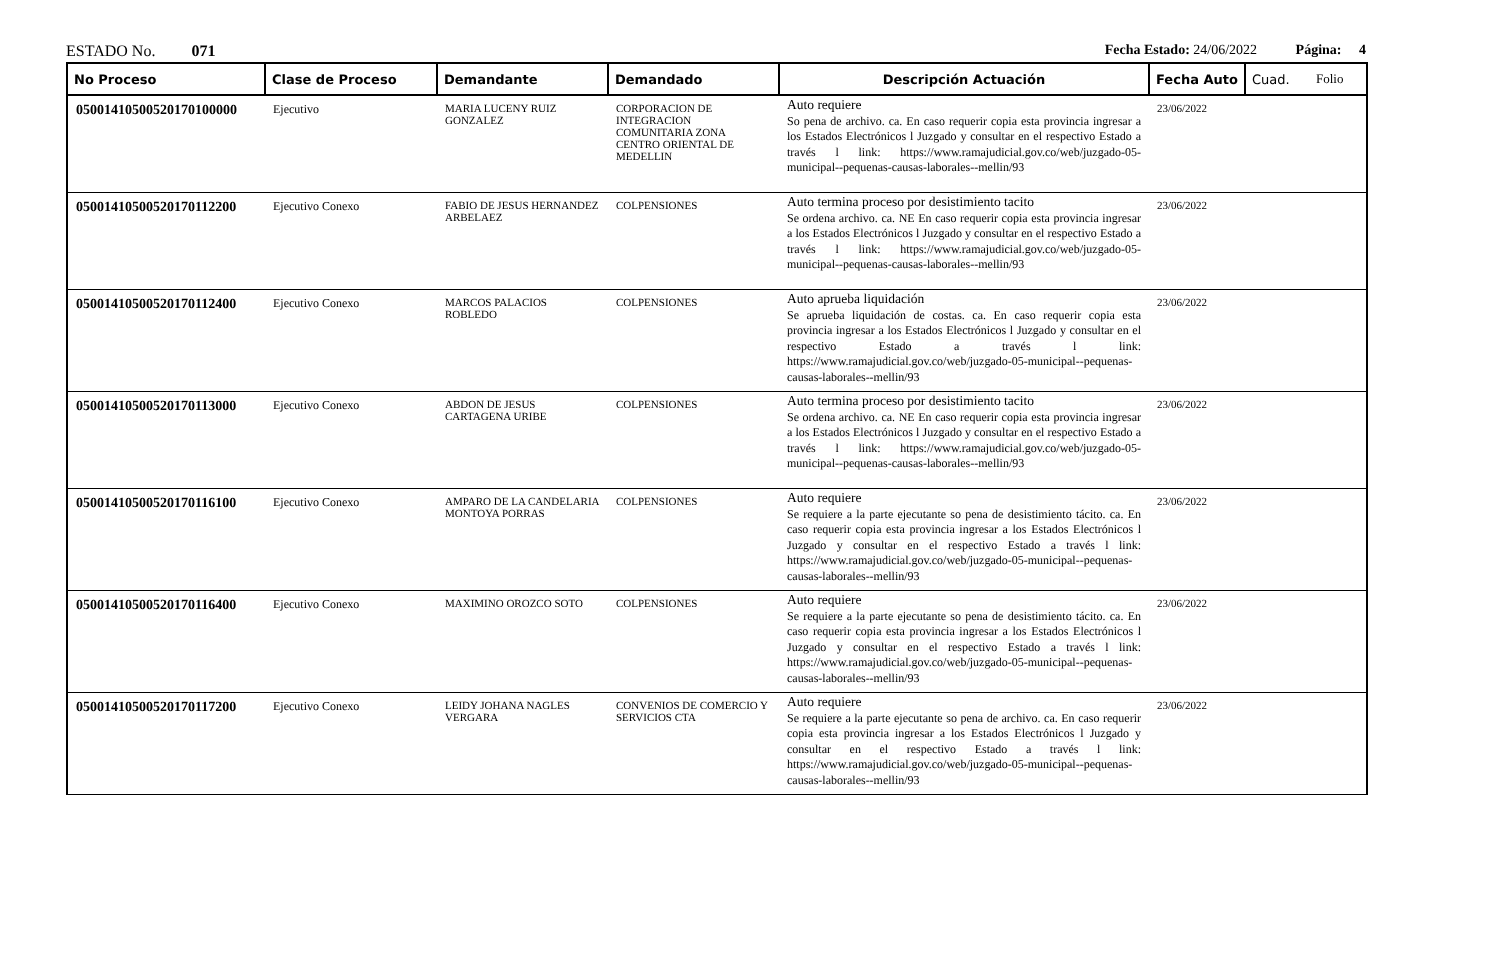ESTADO No. 071 Fecha Estado: 24/06/2022 Página: 4
| No Proceso | Clase de Proceso | Demandante | Demandado | Descripción Actuación | Fecha Auto | Cuad. | Folio |
| --- | --- | --- | --- | --- | --- | --- | --- |
| 05001410500520170100000 | Ejecutivo | MARIA LUCENY RUIZ GONZALEZ | CORPORACION DE INTEGRACION COMUNITARIA ZONA CENTRO ORIENTAL DE MEDELLIN | Auto requiere So pena de archivo. ca. En caso requerir copia esta provincia ingresar a los Estados Electrónicos l Juzgado y consultar en el respectivo Estado a través l link: https://www.ramajudicial.gov.co/web/juzgado-05-municipal--pequenas-causas-laborales--mellin/93 | 23/06/2022 | | |
| 05001410500520170112200 | Ejecutivo Conexo | FABIO DE JESUS HERNANDEZ ARBELAEZ | COLPENSIONES | Auto termina proceso por desistimiento tacito Se ordena archivo. ca. NE En caso requerir copia esta provincia ingresar a los Estados Electrónicos l Juzgado y consultar en el respectivo Estado a través l link: https://www.ramajudicial.gov.co/web/juzgado-05-municipal--pequenas-causas-laborales--mellin/93 | 23/06/2022 | | |
| 05001410500520170112400 | Ejecutivo Conexo | MARCOS PALACIOS ROBLEDO | COLPENSIONES | Auto aprueba liquidación Se aprueba liquidación de costas. ca. En caso requerir copia esta provincia ingresar a los Estados Electrónicos l Juzgado y consultar en el respectivo Estado a través l link: https://www.ramajudicial.gov.co/web/juzgado-05-municipal--pequenas-causas-laborales--mellin/93 | 23/06/2022 | | |
| 05001410500520170113000 | Ejecutivo Conexo | ABDON DE JESUS CARTAGENA URIBE | COLPENSIONES | Auto termina proceso por desistimiento tacito Se ordena archivo. ca. NE En caso requerir copia esta provincia ingresar a los Estados Electrónicos l Juzgado y consultar en el respectivo Estado a través l link: https://www.ramajudicial.gov.co/web/juzgado-05-municipal--pequenas-causas-laborales--mellin/93 | 23/06/2022 | | |
| 05001410500520170116100 | Ejecutivo Conexo | AMPARO DE LA CANDELARIA MONTOYA PORRAS | COLPENSIONES | Auto requiere Se requiere a la parte ejecutante so pena de desistimiento tácito. ca. En caso requerir copia esta provincia ingresar a los Estados Electrónicos l Juzgado y consultar en el respectivo Estado a través l link: https://www.ramajudicial.gov.co/web/juzgado-05-municipal--pequenas-causas-laborales--mellin/93 | 23/06/2022 | | |
| 05001410500520170116400 | Ejecutivo Conexo | MAXIMINO OROZCO SOTO | COLPENSIONES | Auto requiere Se requiere a la parte ejecutante so pena de desistimiento tácito. ca. En caso requerir copia esta provincia ingresar a los Estados Electrónicos l Juzgado y consultar en el respectivo Estado a través l link: https://www.ramajudicial.gov.co/web/juzgado-05-municipal--pequenas-causas-laborales--mellin/93 | 23/06/2022 | | |
| 05001410500520170117200 | Ejecutivo Conexo | LEIDY JOHANA NAGLES VERGARA | CONVENIOS DE COMERCIO Y SERVICIOS CTA | Auto requiere Se requiere a la parte ejecutante so pena de archivo. ca. En caso requerir copia esta provincia ingresar a los Estados Electrónicos l Juzgado y consultar en el respectivo Estado a través l link: https://www.ramajudicial.gov.co/web/juzgado-05-municipal--pequenas-causas-laborales--mellin/93 | 23/06/2022 | | |